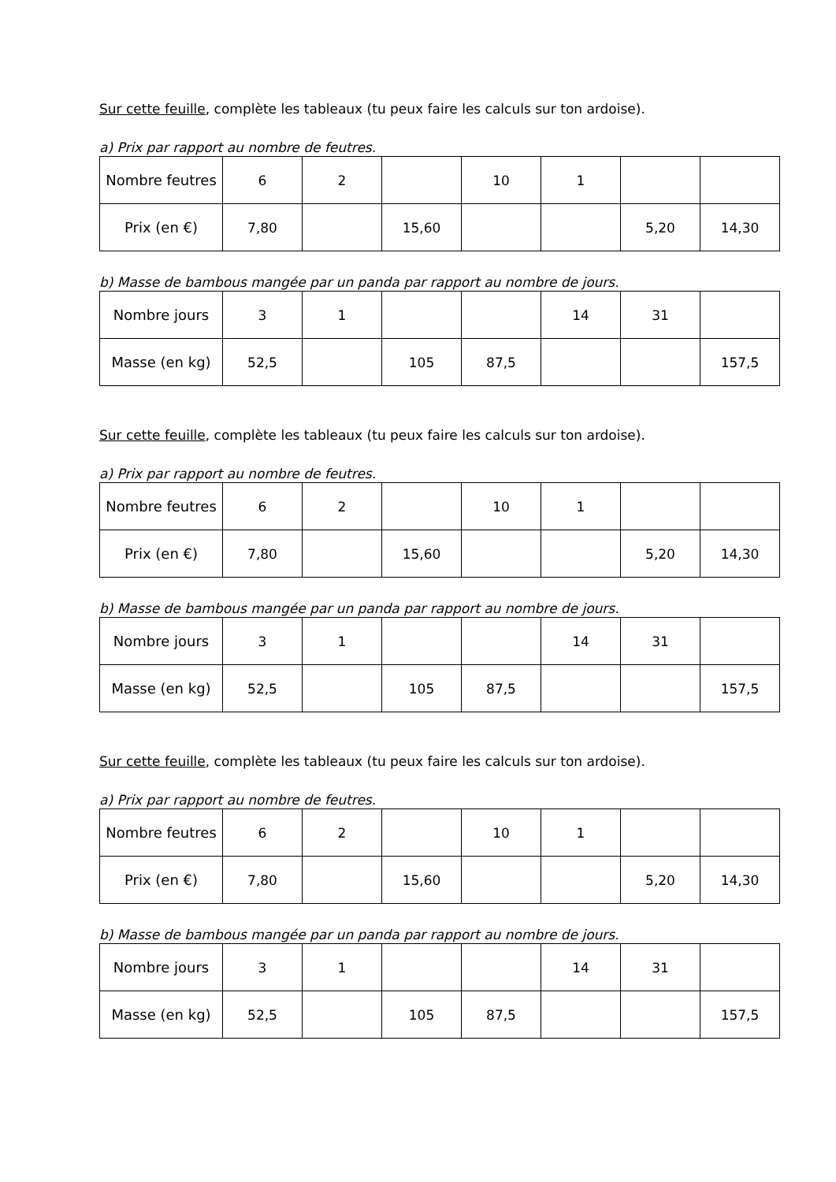Sur cette feuille, complète les tableaux (tu peux faire les calculs sur ton ardoise).
a) Prix par rapport au nombre de feutres.
| Nombre feutres | 6 | 2 | | 10 | 1 | | |
| Prix (en €) | 7,80 | | 15,60 | | | 5,20 | 14,30 |
b) Masse de bambous mangée par un panda par rapport au nombre de jours.
| Nombre jours | 3 | 1 | | | 14 | 31 | |
| Masse (en kg) | 52,5 | | 105 | 87,5 | | | 157,5 |
Sur cette feuille, complète les tableaux (tu peux faire les calculs sur ton ardoise).
a) Prix par rapport au nombre de feutres.
| Nombre feutres | 6 | 2 | | 10 | 1 | | |
| Prix (en €) | 7,80 | | 15,60 | | | 5,20 | 14,30 |
b) Masse de bambous mangée par un panda par rapport au nombre de jours.
| Nombre jours | 3 | 1 | | | 14 | 31 | |
| Masse (en kg) | 52,5 | | 105 | 87,5 | | | 157,5 |
Sur cette feuille, complète les tableaux (tu peux faire les calculs sur ton ardoise).
a) Prix par rapport au nombre de feutres.
| Nombre feutres | 6 | 2 | | 10 | 1 | | |
| Prix (en €) | 7,80 | | 15,60 | | | 5,20 | 14,30 |
b) Masse de bambous mangée par un panda par rapport au nombre de jours.
| Nombre jours | 3 | 1 | | | 14 | 31 | |
| Masse (en kg) | 52,5 | | 105 | 87,5 | | | 157,5 |